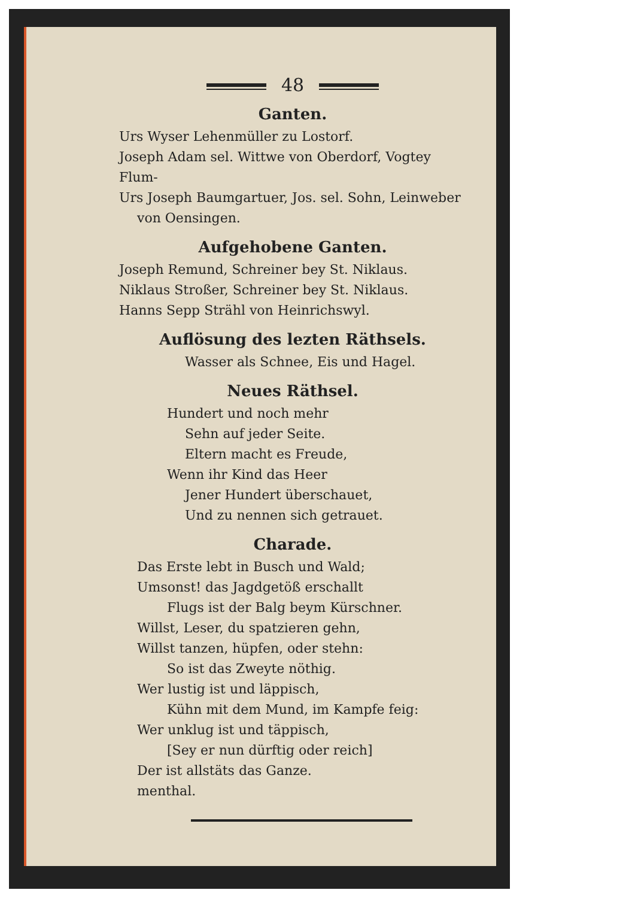48
Ganten.
Urs Wyser Lehenmüller zu Lostorf.
Joseph Adam sel. Wittwe von Oberdorf, Vogtey Flum-
Urs Joseph Baumgartuer, Jos. sel. Sohn, Leinweber
von Oensingen.
Aufgehobene Ganten.
Joseph Remund, Schreiner bey St. Niklaus.
Niklaus Stroßer, Schreiner bey St. Niklaus.
Hanns Sepp Strähl von Heinrichswyl.
Auflösung des lezten Räthsels.
Wasser als Schnee, Eis und Hagel.
Neues Räthsel.
Hundert und noch mehr
Sehn auf jeder Seite.
Eltern macht es Freude,
Wenn ihr Kind das Heer
Jener Hundert überschauet,
Und zu nennen sich getrauet.
Charade.
Das Erste lebt in Busch und Wald;
Umsonst! das Jagdgetöß erschallt
Flugs ist der Balg beym Kürschner.
Willst, Leser, du spatzieren gehn,
Willst tanzen, hüpfen, oder stehn:
So ist das Zweyte nöthig.
Wer lustig ist und läppisch,
Kühn mit dem Mund, im Kampfe feig:
Wer unklug ist und täppisch,
[Sey er nun dürftig oder reich]
Der ist allstäts das Ganze.
menthal.